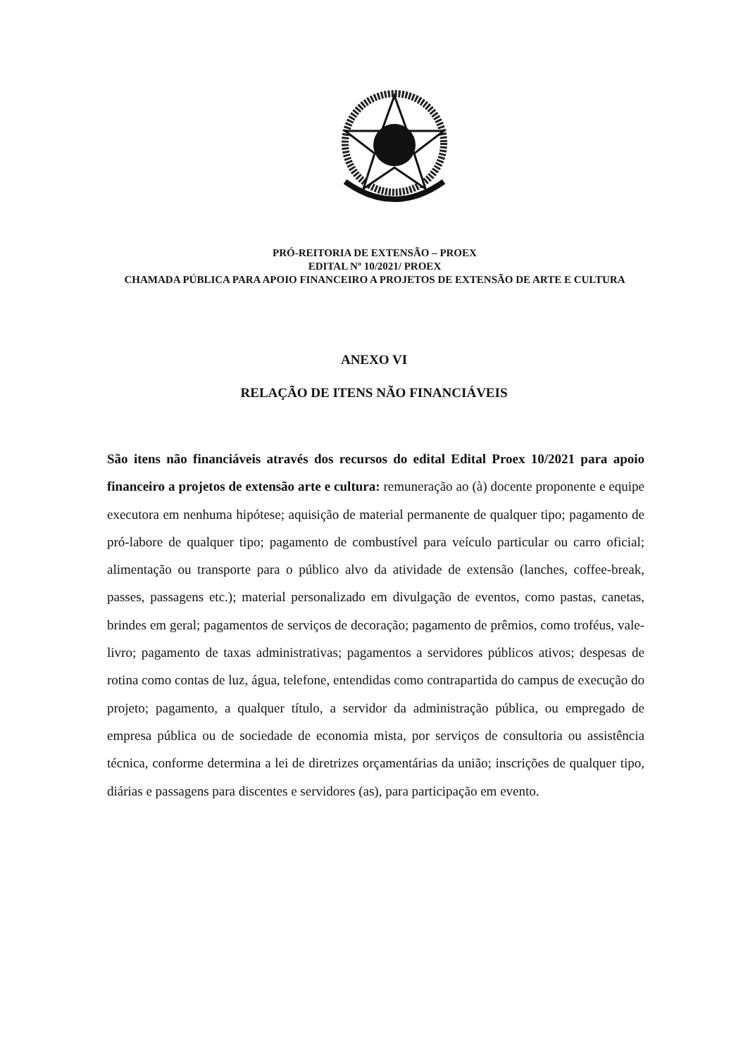PRÓ-REITORIA DE EXTENSÃO – PROEX
EDITAL Nº 10/2021/ PROEX
CHAMADA PÚBLICA PARA APOIO FINANCEIRO A PROJETOS DE EXTENSÃO DE ARTE E CULTURA
ANEXO VI
RELAÇÃO DE ITENS NÃO FINANCIÁVEIS
São itens não financiáveis através dos recursos do edital Edital Proex 10/2021 para apoio financeiro a projetos de extensão arte e cultura: remuneração ao (à) docente proponente e equipe executora em nenhuma hipótese; aquisição de material permanente de qualquer tipo; pagamento de pró-labore de qualquer tipo; pagamento de combustível para veículo particular ou carro oficial; alimentação ou transporte para o público alvo da atividade de extensão (lanches, coffee-break, passes, passagens etc.); material personalizado em divulgação de eventos, como pastas, canetas, brindes em geral; pagamentos de serviços de decoração; pagamento de prêmios, como troféus, vale-livro; pagamento de taxas administrativas; pagamentos a servidores públicos ativos; despesas de rotina como contas de luz, água, telefone, entendidas como contrapartida do campus de execução do projeto; pagamento, a qualquer título, a servidor da administração pública, ou empregado de empresa pública ou de sociedade de economia mista, por serviços de consultoria ou assistência técnica, conforme determina a lei de diretrizes orçamentárias da união; inscrições de qualquer tipo, diárias e passagens para discentes e servidores (as), para participação em evento.